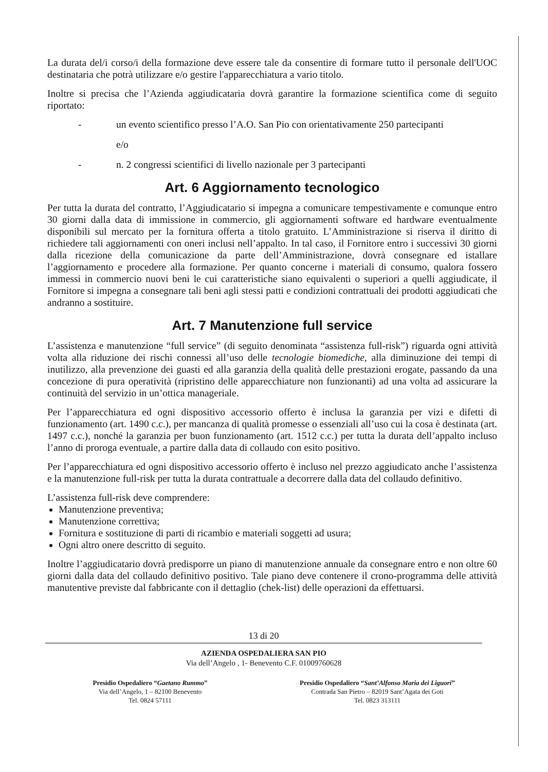La durata del/i corso/i della formazione deve essere tale da consentire di formare tutto il personale dell'UOC destinataria che potrà utilizzare e/o gestire l'apparecchiatura a vario titolo.
Inoltre si precisa che l’Azienda aggiudicataria dovrà garantire la formazione scientifica come di seguito riportato:
- un evento scientifico presso l’A.O. San Pio con orientativamente 250 partecipanti
e/o
- n. 2 congressi scientifici di livello nazionale per 3 partecipanti
Art. 6 Aggiornamento tecnologico
Per tutta la durata del contratto, l’Aggiudicatario si impegna a comunicare tempestivamente e comunque entro 30 giorni dalla data di immissione in commercio, gli aggiornamenti software ed hardware eventualmente disponibili sul mercato per la fornitura offerta a titolo gratuito. L’Amministrazione si riserva il diritto di richiedere tali aggiornamenti con oneri inclusi nell’appalto. In tal caso, il Fornitore entro i successivi 30 giorni dalla ricezione della comunicazione da parte dell’Amministrazione, dovrà consegnare ed istallare l’aggiornamento e procedere alla formazione. Per quanto concerne i materiali di consumo, qualora fossero immessi in commercio nuovi beni le cui caratteristiche siano equivalenti o superiori a quelli aggiudicate, il Fornitore si impegna a consegnare tali beni agli stessi patti e condizioni contrattuali dei prodotti aggiudicati che andranno a sostituire.
Art. 7 Manutenzione full service
L’assistenza e manutenzione “full service” (di seguito denominata “assistenza full-risk”) riguarda ogni attività volta alla riduzione dei rischi connessi all’uso delle tecnologie biomediche, alla diminuzione dei tempi di inutilizzo, alla prevenzione dei guasti ed alla garanzia della qualità delle prestazioni erogate, passando da una concezione di pura operatività (ripristino delle apparecchiature non funzionanti) ad una volta ad assicurare la continuità del servizio in un’ottica manageriale.
Per l’apparecchiatura ed ogni dispositivo accessorio offerto è inclusa la garanzia per vizi e difetti di funzionamento (art. 1490 c.c.), per mancanza di qualità promesse o essenziali all’uso cui la cosa è destinata (art. 1497 c.c.), nonché la garanzia per buon funzionamento (art. 1512 c.c.) per tutta la durata dell’appalto incluso l’anno di proroga eventuale, a partire dalla data di collaudo con esito positivo.
Per l’apparecchiatura ed ogni dispositivo accessorio offerto è incluso nel prezzo aggiudicato anche l’assistenza e la manutenzione full-risk per tutta la durata contrattuale a decorrere dalla data del collaudo definitivo.
L’assistenza full-risk deve comprendere:
Manutenzione preventiva;
Manutenzione correttiva;
Fornitura e sostituzione di parti di ricambio e materiali soggetti ad usura;
Ogni altro onere descritto di seguito.
Inoltre l’aggiudicatario dovrà predisporre un piano di manutenzione annuale da consegnare entro e non oltre 60 giorni dalla data del collaudo definitivo positivo. Tale piano deve contenere il crono-programma delle attività manutentive previste dal fabbricante con il dettaglio (chek-list) delle operazioni da effettuarsi.
13 di 20
AZIENDA OSPEDALIERA SAN PIO
Via dell’Angelo , 1- Benevento C.F. 01009760628
Presidio Ospedaliero “Gaetano Rummo”
Via dell’Angelo, 1 – 82100 Benevento
Tel. 0824 57111
Presidio Ospedaliero “Sant’Alfonso Maria dei Liguori”
Contrada San Pietro – 82019 Sant’Agata dei Goti
Tel. 0823 313111